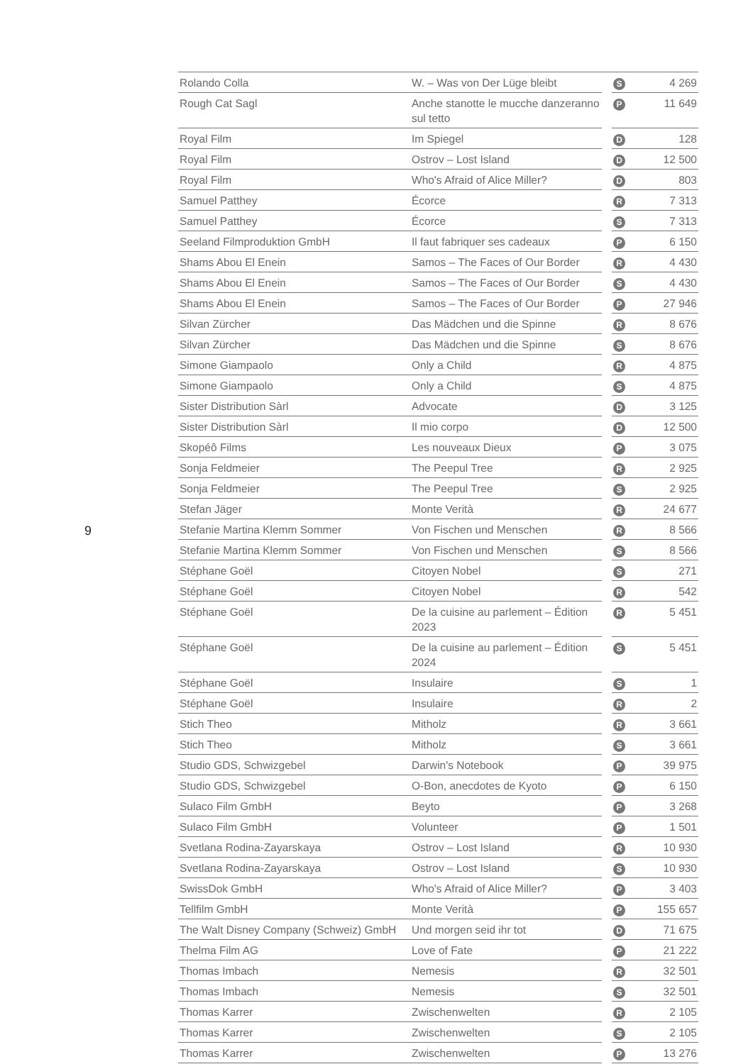9
| Rolando Colla | W. – Was von Der Lüge bleibt | | S | 4 269 |
| Rough Cat Sagl | Anche stanotte le mucche danzeranno sul tetto | | P | 11 649 |
| Royal Film | Im Spiegel | | D | 128 |
| Royal Film | Ostrov – Lost Island | | D | 12 500 |
| Royal Film | Who's Afraid of Alice Miller? | | D | 803 |
| Samuel Patthey | Écorce | | R | 7 313 |
| Samuel Patthey | Écorce | | S | 7 313 |
| Seeland Filmproduktion GmbH | Il faut fabriquer ses cadeaux | | P | 6 150 |
| Shams Abou El Enein | Samos – The Faces of Our Border | | R | 4 430 |
| Shams Abou El Enein | Samos – The Faces of Our Border | | S | 4 430 |
| Shams Abou El Enein | Samos – The Faces of Our Border | | P | 27 946 |
| Silvan Zürcher | Das Mädchen und die Spinne | | R | 8 676 |
| Silvan Zürcher | Das Mädchen und die Spinne | | S | 8 676 |
| Simone Giampaolo | Only a Child | | R | 4 875 |
| Simone Giampaolo | Only a Child | | S | 4 875 |
| Sister Distribution Sàrl | Advocate | | D | 3 125 |
| Sister Distribution Sàrl | Il mio corpo | | D | 12 500 |
| Skopéô Films | Les nouveaux Dieux | | P | 3 075 |
| Sonja Feldmeier | The Peepul Tree | | R | 2 925 |
| Sonja Feldmeier | The Peepul Tree | | S | 2 925 |
| Stefan Jäger | Monte Verità | | R | 24 677 |
| Stefanie Martina Klemm Sommer | Von Fischen und Menschen | | R | 8 566 |
| Stefanie Martina Klemm Sommer | Von Fischen und Menschen | | S | 8 566 |
| Stéphane Goël | Citoyen Nobel | | S | 271 |
| Stéphane Goël | Citoyen Nobel | | R | 542 |
| Stéphane Goël | De la cuisine au parlement – Édition 2023 | | R | 5 451 |
| Stéphane Goël | De la cuisine au parlement – Édition 2024 | | S | 5 451 |
| Stéphane Goël | Insulaire | | S | 1 |
| Stéphane Goël | Insulaire | | R | 2 |
| Stich Theo | Mitholz | | R | 3 661 |
| Stich Theo | Mitholz | | S | 3 661 |
| Studio GDS, Schwizgebel | Darwin's Notebook | | P | 39 975 |
| Studio GDS, Schwizgebel | O-Bon, anecdotes de Kyoto | | P | 6 150 |
| Sulaco Film GmbH | Beyto | | P | 3 268 |
| Sulaco Film GmbH | Volunteer | | P | 1 501 |
| Svetlana Rodina-Zayarskaya | Ostrov – Lost Island | | R | 10 930 |
| Svetlana Rodina-Zayarskaya | Ostrov – Lost Island | | S | 10 930 |
| SwissDok GmbH | Who's Afraid of Alice Miller? | | P | 3 403 |
| Tellfilm GmbH | Monte Verità | | P | 155 657 |
| The Walt Disney Company (Schweiz) GmbH | Und morgen seid ihr tot | | D | 71 675 |
| Thelma Film AG | Love of Fate | | P | 21 222 |
| Thomas Imbach | Nemesis | | R | 32 501 |
| Thomas Imbach | Nemesis | | S | 32 501 |
| Thomas Karrer | Zwischenwelten | | R | 2 105 |
| Thomas Karrer | Zwischenwelten | | S | 2 105 |
| Thomas Karrer | Zwischenwelten | | P | 13 276 |